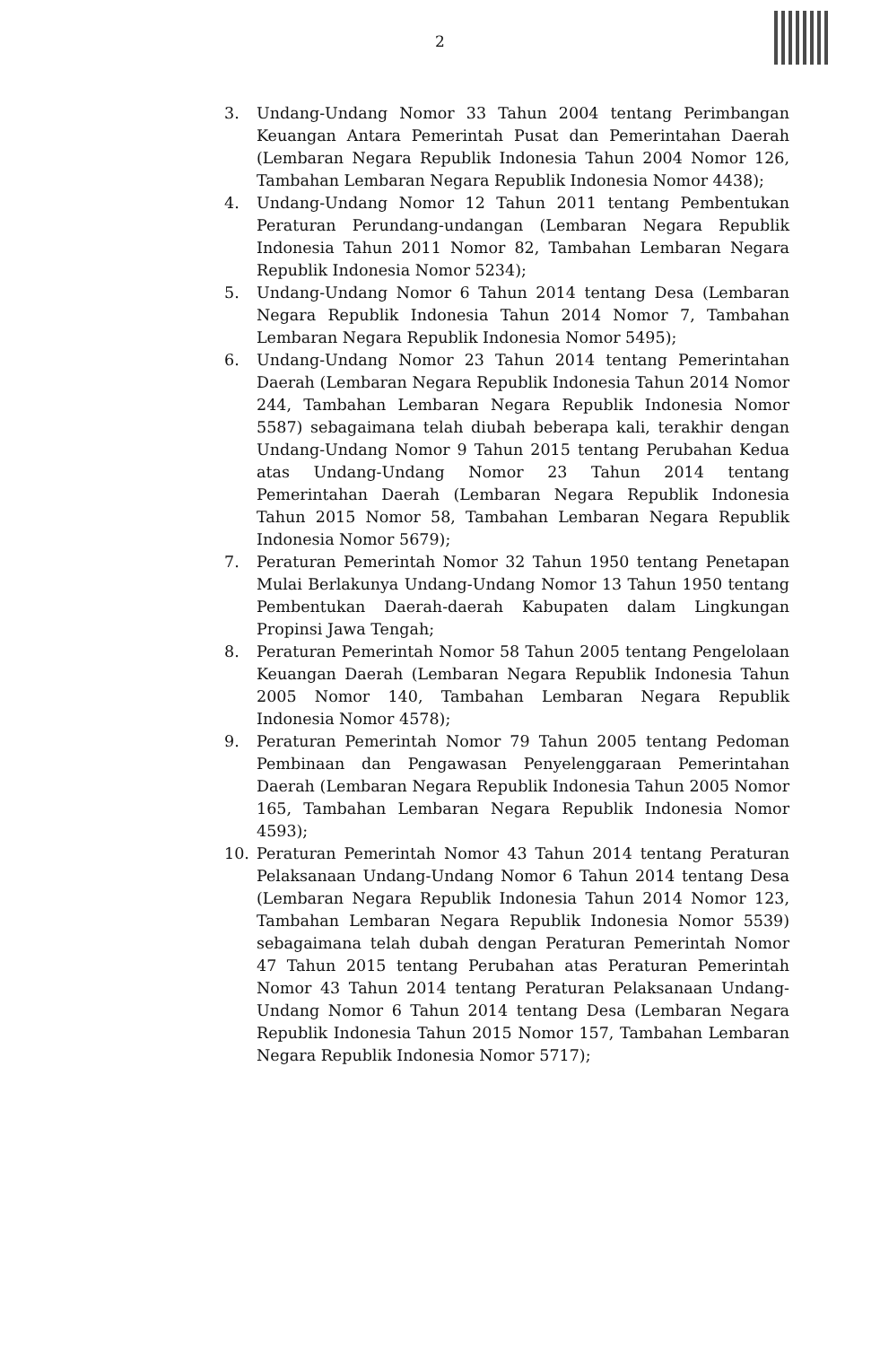2
3. Undang-Undang Nomor 33 Tahun 2004 tentang Perimbangan Keuangan Antara Pemerintah Pusat dan Pemerintahan Daerah (Lembaran Negara Republik Indonesia Tahun 2004 Nomor 126, Tambahan Lembaran Negara Republik Indonesia Nomor 4438);
4. Undang-Undang Nomor 12 Tahun 2011 tentang Pembentukan Peraturan Perundang-undangan (Lembaran Negara Republik Indonesia Tahun 2011 Nomor 82, Tambahan Lembaran Negara Republik Indonesia Nomor 5234);
5. Undang-Undang Nomor 6 Tahun 2014 tentang Desa (Lembaran Negara Republik Indonesia Tahun 2014 Nomor 7, Tambahan Lembaran Negara Republik Indonesia Nomor 5495);
6. Undang-Undang Nomor 23 Tahun 2014 tentang Pemerintahan Daerah (Lembaran Negara Republik Indonesia Tahun 2014 Nomor 244, Tambahan Lembaran Negara Republik Indonesia Nomor 5587) sebagaimana telah diubah beberapa kali, terakhir dengan Undang-Undang Nomor 9 Tahun 2015 tentang Perubahan Kedua atas Undang-Undang Nomor 23 Tahun 2014 tentang Pemerintahan Daerah (Lembaran Negara Republik Indonesia Tahun 2015 Nomor 58, Tambahan Lembaran Negara Republik Indonesia Nomor 5679);
7. Peraturan Pemerintah Nomor 32 Tahun 1950 tentang Penetapan Mulai Berlakunya Undang-Undang Nomor 13 Tahun 1950 tentang Pembentukan Daerah-daerah Kabupaten dalam Lingkungan Propinsi Jawa Tengah;
8. Peraturan Pemerintah Nomor 58 Tahun 2005 tentang Pengelolaan Keuangan Daerah (Lembaran Negara Republik Indonesia Tahun 2005 Nomor 140, Tambahan Lembaran Negara Republik Indonesia Nomor 4578);
9. Peraturan Pemerintah Nomor 79 Tahun 2005 tentang Pedoman Pembinaan dan Pengawasan Penyelenggaraan Pemerintahan Daerah (Lembaran Negara Republik Indonesia Tahun 2005 Nomor 165, Tambahan Lembaran Negara Republik Indonesia Nomor 4593);
10. Peraturan Pemerintah Nomor 43 Tahun 2014 tentang Peraturan Pelaksanaan Undang-Undang Nomor 6 Tahun 2014 tentang Desa (Lembaran Negara Republik Indonesia Tahun 2014 Nomor 123, Tambahan Lembaran Negara Republik Indonesia Nomor 5539) sebagaimana telah dubah dengan Peraturan Pemerintah Nomor 47 Tahun 2015 tentang Perubahan atas Peraturan Pemerintah Nomor 43 Tahun 2014 tentang Peraturan Pelaksanaan Undang-Undang Nomor 6 Tahun 2014 tentang Desa (Lembaran Negara Republik Indonesia Tahun 2015 Nomor 157, Tambahan Lembaran Negara Republik Indonesia Nomor 5717);